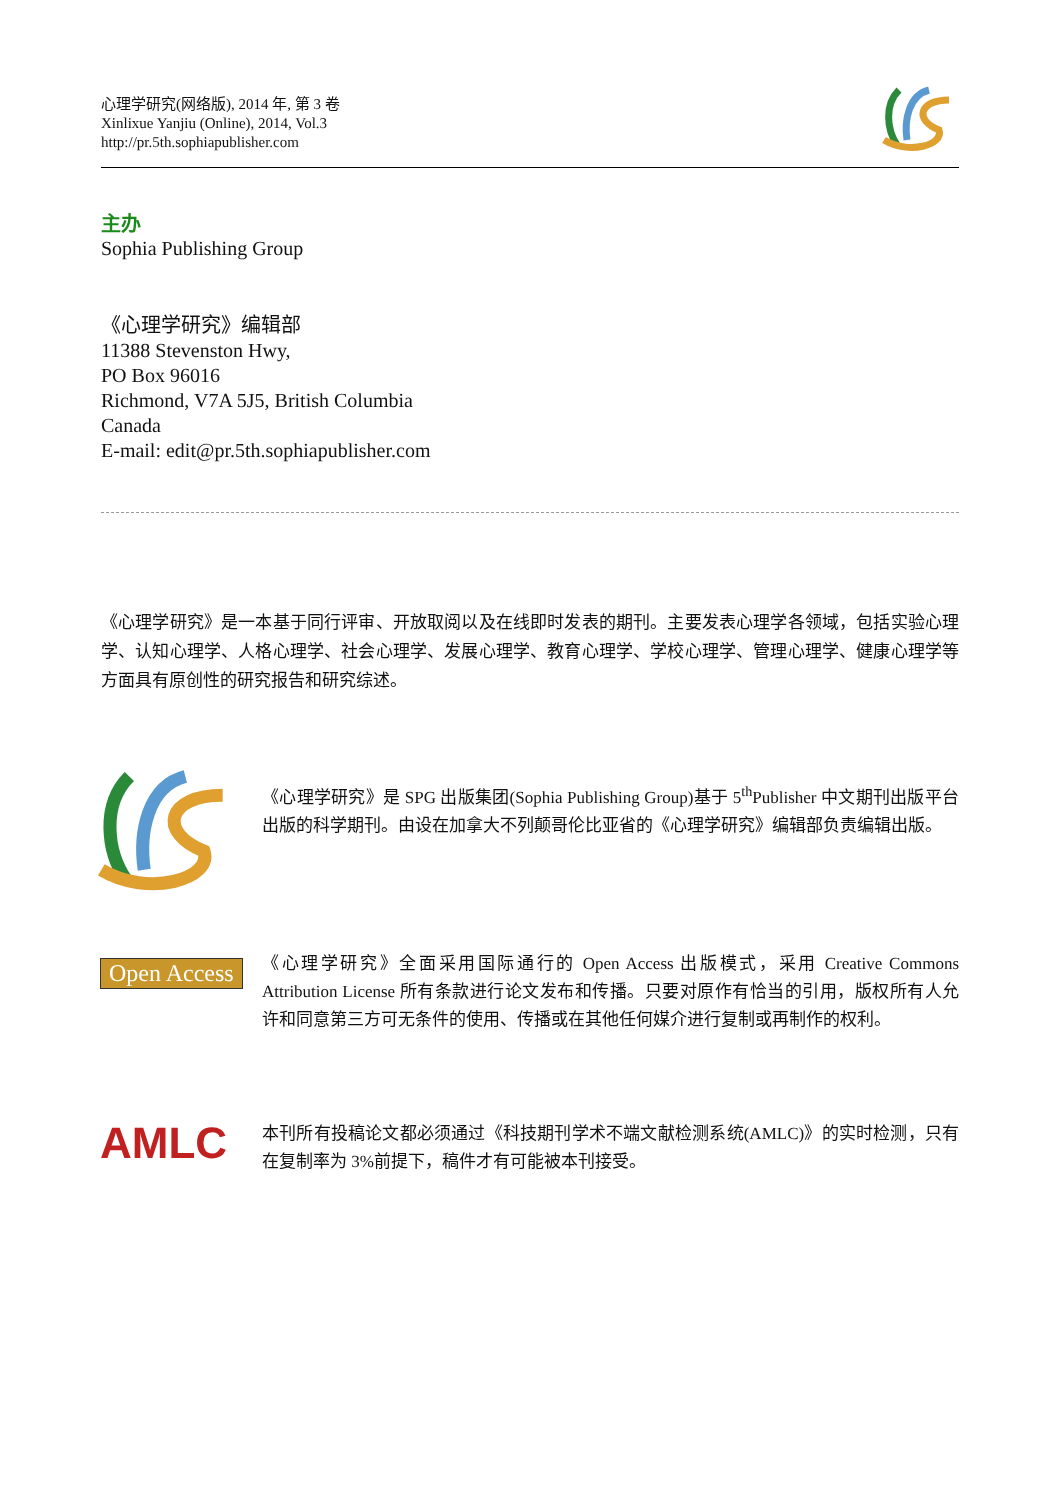心理学研究(网络版), 2014 年, 第 3 卷
Xinlixue Yanjiu (Online), 2014, Vol.3
http://pr.5th.sophiapublisher.com
主办
Sophia Publishing Group
《心理学研究》编辑部
11388 Stevenston Hwy,
PO Box 96016
Richmond, V7A 5J5, British Columbia
Canada
E-mail: edit@pr.5th.sophiapublisher.com
《心理学研究》是一本基于同行评审、开放取阅以及在线即时发表的期刊。主要发表心理学各领域，包括实验心理学、认知心理学、人格心理学、社会心理学、发展心理学、教育心理学、学校心理学、管理心理学、健康心理学等方面具有原创性的研究报告和研究综述。
《心理学研究》是 SPG 出版集团(Sophia Publishing Group)基于 5<sup>th</sup>Publisher 中文期刊出版平台出版的科学期刊。由设在加拿大不列颠哥伦比亚省的《心理学研究》编辑部负责编辑出版。
Open Access
《心理学研究》全面采用国际通行的 Open Access 出版模式，采用 Creative Commons Attribution License 所有条款进行论文发布和传播。只要对原作有恰当的引用，版权所有人允许和同意第三方可无条件的使用、传播或在其他任何媒介进行复制或再制作的权利。
AMLC
本刊所有投稿论文都必须通过《科技期刊学术不端文献检测系统(AMLC)》的实时检测，只有在复制率为 3%前提下，稿件才有可能被本刊接受。